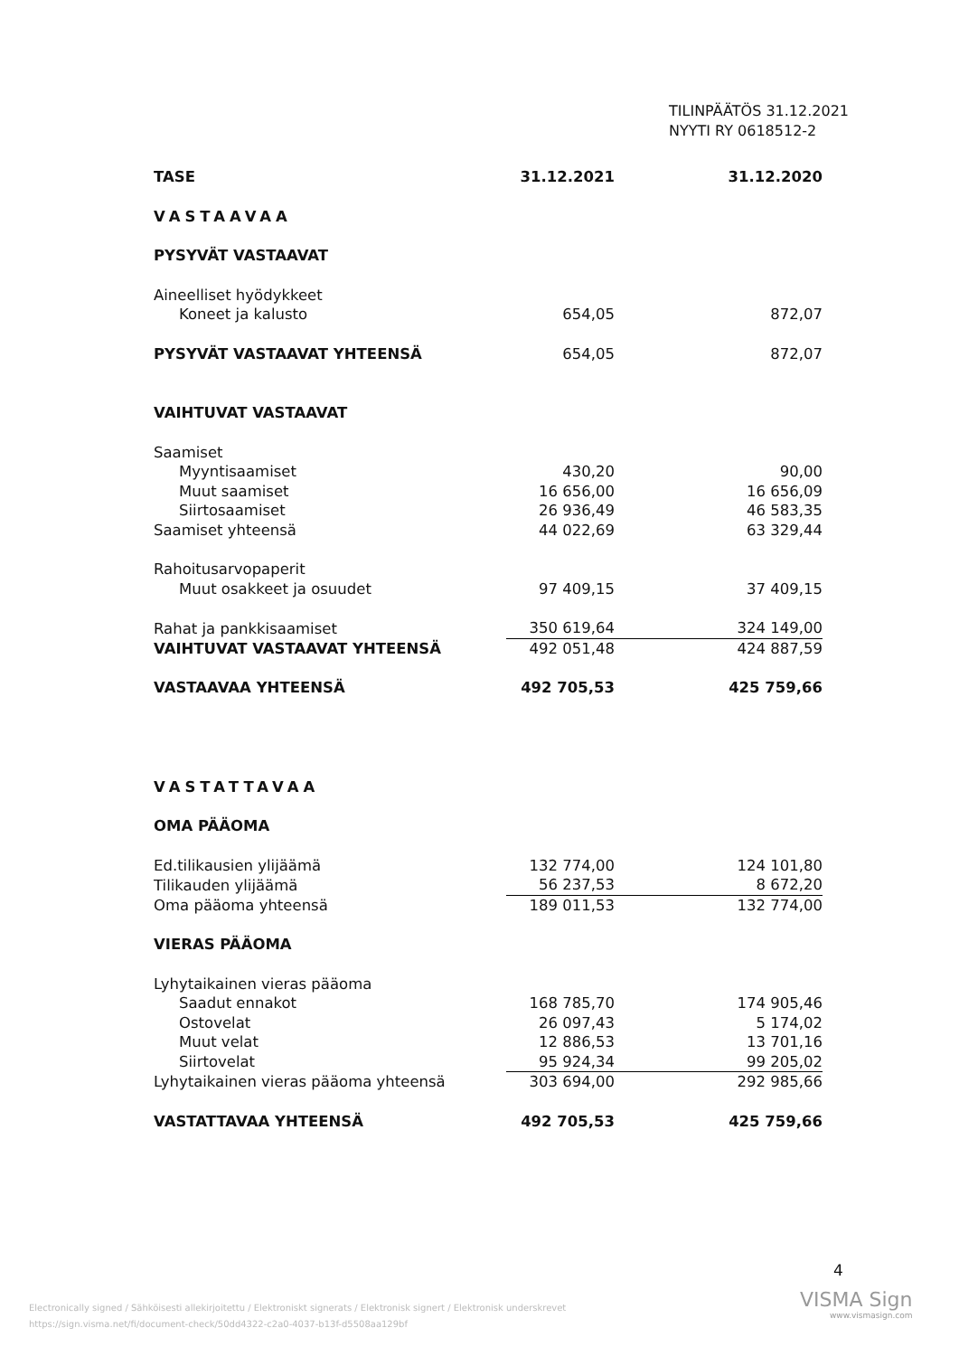TILINPÄÄTÖS 31.12.2021
NYYTI RY 0618512-2
| TASE | 31.12.2021 | 31.12.2020 |
| --- | --- | --- |
| VASTAAVAA | | |
| PYSYVÄT VASTAAVAT | | |
| Aineelliset hyödykkeet | | |
| Koneet ja kalusto | 654,05 | 872,07 |
| PYSYVÄT VASTAAVAT YHTEENSÄ | 654,05 | 872,07 |
| VAIHTUVAT VASTAAVAT | | |
| Saamiset | | |
| Myyntisaamiset | 430,20 | 90,00 |
| Muut saamiset | 16 656,00 | 16 656,09 |
| Siirtosaamiset | 26 936,49 | 46 583,35 |
| Saamiset yhteensä | 44 022,69 | 63 329,44 |
| Rahoitusarvopaperit | | |
| Muut osakkeet ja osuudet | 97 409,15 | 37 409,15 |
| Rahat ja pankkisaamiset | 350 619,64 | 324 149,00 |
| VAIHTUVAT VASTAAVAT YHTEENSÄ | 492 051,48 | 424 887,59 |
| VASTAAVAA YHTEENSÄ | 492 705,53 | 425 759,66 |
| VASTATTAVAA | | |
| OMA PÄÄOMA | | |
| Ed.tilikausien ylijäämä | 132 774,00 | 124 101,80 |
| Tilikauden ylijäämä | 56 237,53 | 8 672,20 |
| Oma pääoma yhteensä | 189 011,53 | 132 774,00 |
| VIERAS PÄÄOMA | | |
| Lyhytaikainen vieras pääoma | | |
| Saadut ennakot | 168 785,70 | 174 905,46 |
| Ostovelat | 26 097,43 | 5 174,02 |
| Muut velat | 12 886,53 | 13 701,16 |
| Siirtovelat | 95 924,34 | 99 205,02 |
| Lyhytaikainen vieras pääoma yhteensä | 303 694,00 | 292 985,66 |
| VASTATTAVAA YHTEENSÄ | 492 705,53 | 425 759,66 |
4
Electronically signed / Sähköisesti allekirjoitettu / Elektroniskt signerats / Elektronisk signert / Elektronisk underskrevet
https://sign.visma.net/fi/document-check/50dd4322-c2a0-4037-b13f-d5508aa129bf
VISMA Sign
www.vismasign.com